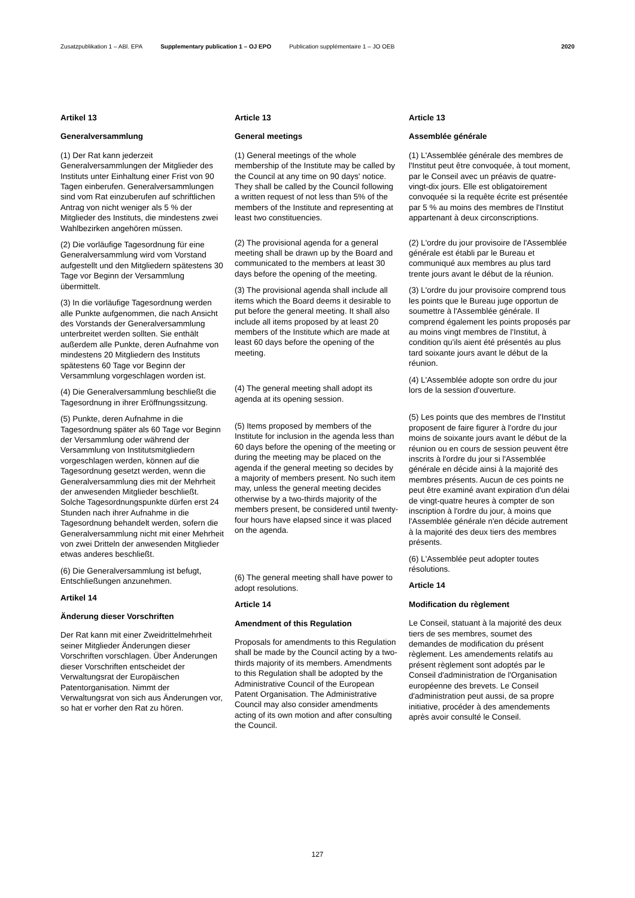Zusatzpublikation 1 – ABl. EPA Supplementary publication 1 – OJ EPO Publication supplémentaire 1 – JO OEB 2020
Artikel 13
Generalversammlung
(1) Der Rat kann jederzeit Generalversammlungen der Mitglieder des Instituts unter Einhaltung einer Frist von 90 Tagen einberufen. Generalversammlungen sind vom Rat einzuberufen auf schriftlichen Antrag von nicht weniger als 5 % der Mitglieder des Instituts, die mindestens zwei Wahlbezirken angehören müssen.
(2) Die vorläufige Tagesordnung für eine Generalversammlung wird vom Vorstand aufgestellt und den Mitgliedern spätestens 30 Tage vor Beginn der Versammlung übermittelt.
(3) In die vorläufige Tagesordnung werden alle Punkte aufgenommen, die nach Ansicht des Vorstands der Generalversammlung unterbreitet werden sollten. Sie enthält außerdem alle Punkte, deren Aufnahme von mindestens 20 Mitgliedern des Instituts spätestens 60 Tage vor Beginn der Versammlung vorgeschlagen worden ist.
(4) Die Generalversammlung beschließt die Tagesordnung in ihrer Eröffnungssitzung.
(5) Punkte, deren Aufnahme in die Tagesordnung später als 60 Tage vor Beginn der Versammlung oder während der Versammlung von Institutsmitgliedern vorgeschlagen werden, können auf die Tagesordnung gesetzt werden, wenn die Generalversammlung dies mit der Mehrheit der anwesenden Mitglieder beschließt. Solche Tagesordnungspunkte dürfen erst 24 Stunden nach ihrer Aufnahme in die Tagesordnung behandelt werden, sofern die Generalversammlung nicht mit einer Mehrheit von zwei Dritteln der anwesenden Mitglieder etwas anderes beschließt.
(6) Die Generalversammlung ist befugt, Entschließungen anzunehmen.
Artikel 14
Änderung dieser Vorschriften
Der Rat kann mit einer Zweidrittelmehrheit seiner Mitglieder Änderungen dieser Vorschriften vorschlagen. Über Änderungen dieser Vorschriften entscheidet der Verwaltungsrat der Europäischen Patentorganisation. Nimmt der Verwaltungsrat von sich aus Änderungen vor, so hat er vorher den Rat zu hören.
Article 13
General meetings
(1) General meetings of the whole membership of the Institute may be called by the Council at any time on 90 days' notice. They shall be called by the Council following a written request of not less than 5% of the members of the Institute and representing at least two constituencies.
(2) The provisional agenda for a general meeting shall be drawn up by the Board and communicated to the members at least 30 days before the opening of the meeting.
(3) The provisional agenda shall include all items which the Board deems it desirable to put before the general meeting. It shall also include all items proposed by at least 20 members of the Institute which are made at least 60 days before the opening of the meeting.
(4) The general meeting shall adopt its agenda at its opening session.
(5) Items proposed by members of the Institute for inclusion in the agenda less than 60 days before the opening of the meeting or during the meeting may be placed on the agenda if the general meeting so decides by a majority of members present. No such item may, unless the general meeting decides otherwise by a two-thirds majority of the members present, be considered until twenty-four hours have elapsed since it was placed on the agenda.
(6) The general meeting shall have power to adopt resolutions.
Article 14
Amendment of this Regulation
Proposals for amendments to this Regulation shall be made by the Council acting by a two-thirds majority of its members. Amendments to this Regulation shall be adopted by the Administrative Council of the European Patent Organisation. The Administrative Council may also consider amendments acting of its own motion and after consulting the Council.
Article 13
Assemblée générale
(1) L'Assemblée générale des membres de l'Institut peut être convoquée, à tout moment, par le Conseil avec un préavis de quatre-vingt-dix jours. Elle est obligatoirement convoquée si la requête écrite est présentée par 5 % au moins des membres de l'Institut appartenant à deux circonscriptions.
(2) L'ordre du jour provisoire de l'Assemblée générale est établi par le Bureau et communiqué aux membres au plus tard trente jours avant le début de la réunion.
(3) L'ordre du jour provisoire comprend tous les points que le Bureau juge opportun de soumettre à l'Assemblée générale. Il comprend également les points proposés par au moins vingt membres de l'Institut, à condition qu'ils aient été présentés au plus tard soixante jours avant le début de la réunion.
(4) L'Assemblée adopte son ordre du jour lors de la session d'ouverture.
(5) Les points que des membres de l'Institut proposent de faire figurer à l'ordre du jour moins de soixante jours avant le début de la réunion ou en cours de session peuvent être inscrits à l'ordre du jour si l'Assemblée générale en décide ainsi à la majorité des membres présents. Aucun de ces points ne peut être examiné avant expiration d'un délai de vingt-quatre heures à compter de son inscription à l'ordre du jour, à moins que l'Assemblée générale n'en décide autrement à la majorité des deux tiers des membres présents.
(6) L'Assemblée peut adopter toutes résolutions.
Article 14
Modification du règlement
Le Conseil, statuant à la majorité des deux tiers de ses membres, soumet des demandes de modification du présent règlement. Les amendements relatifs au présent règlement sont adoptés par le Conseil d'administration de l'Organisation européenne des brevets. Le Conseil d'administration peut aussi, de sa propre initiative, procéder à des amendements après avoir consulté le Conseil.
127